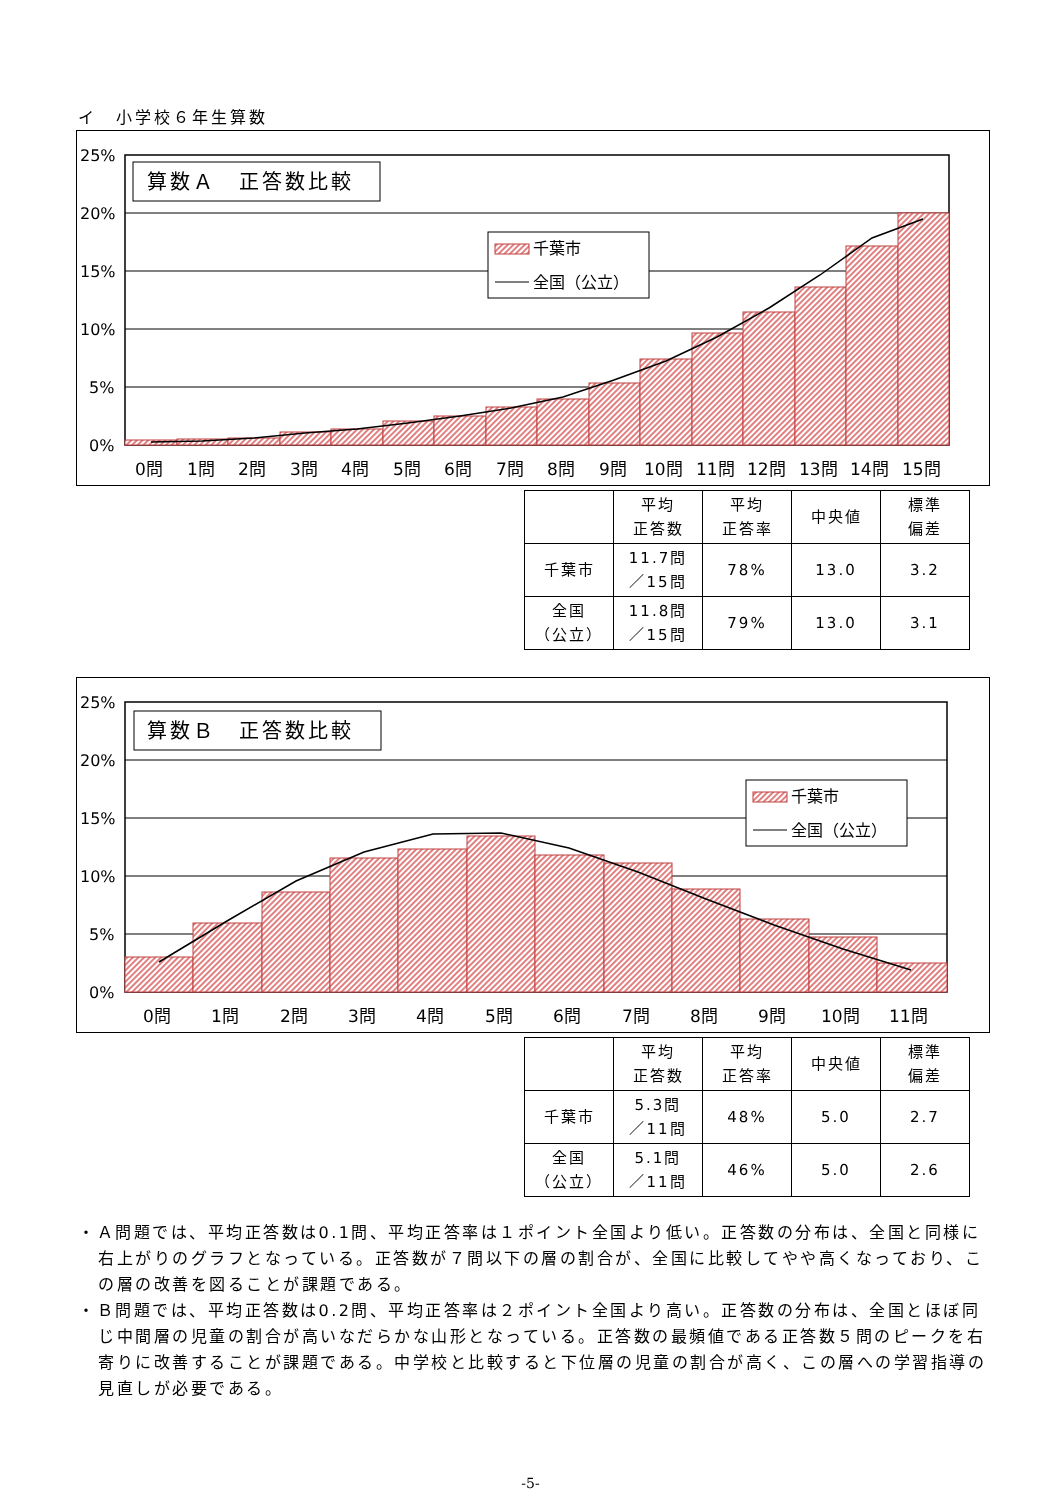イ　小学校６年生算数
25%
20%
15%
10%
5%
0%
算数Ａ　正答数比較
千葉市
全国（公立）
0問
1問
2問
3問
4問
5問
6問
7問
8問
9問
10問
11問
12問
13問
14問
15問
| | 平均 正答数 | 平均 正答率 | 中央値 | 標準 偏差 |
| --- | --- | --- | --- | --- |
| 千葉市 | 11.7問 ／15問 | 78% | 13.0 | 3.2 |
| 全国 （公立） | 11.8問 ／15問 | 79% | 13.0 | 3.1 |
25%
20%
15%
10%
5%
0%
算数Ｂ　正答数比較
千葉市
全国（公立）
0問
1問
2問
3問
4問
5問
6問
7問
8問
9問
10問
11問
| | 平均 正答数 | 平均 正答率 | 中央値 | 標準 偏差 |
| --- | --- | --- | --- | --- |
| 千葉市 | 5.3問 ／11問 | 48% | 5.0 | 2.7 |
| 全国 （公立） | 5.1問 ／11問 | 46% | 5.0 | 2.6 |
・Ａ問題では、平均正答数は0.1問、平均正答率は１ポイント全国より低い。正答数の分布は、全国と同様に右上がりのグラフとなっている。正答数が７問以下の層の割合が、全国に比較してやや高くなっており、この層の改善を図ることが課題である。
・Ｂ問題では、平均正答数は0.2問、平均正答率は２ポイント全国より高い。正答数の分布は、全国とほぼ同じ中間層の児童の割合が高いなだらかな山形となっている。正答数の最頻値である正答数５問のピークを右寄りに改善することが課題である。中学校と比較すると下位層の児童の割合が高く、この層への学習指導の見直しが必要である。
-5-